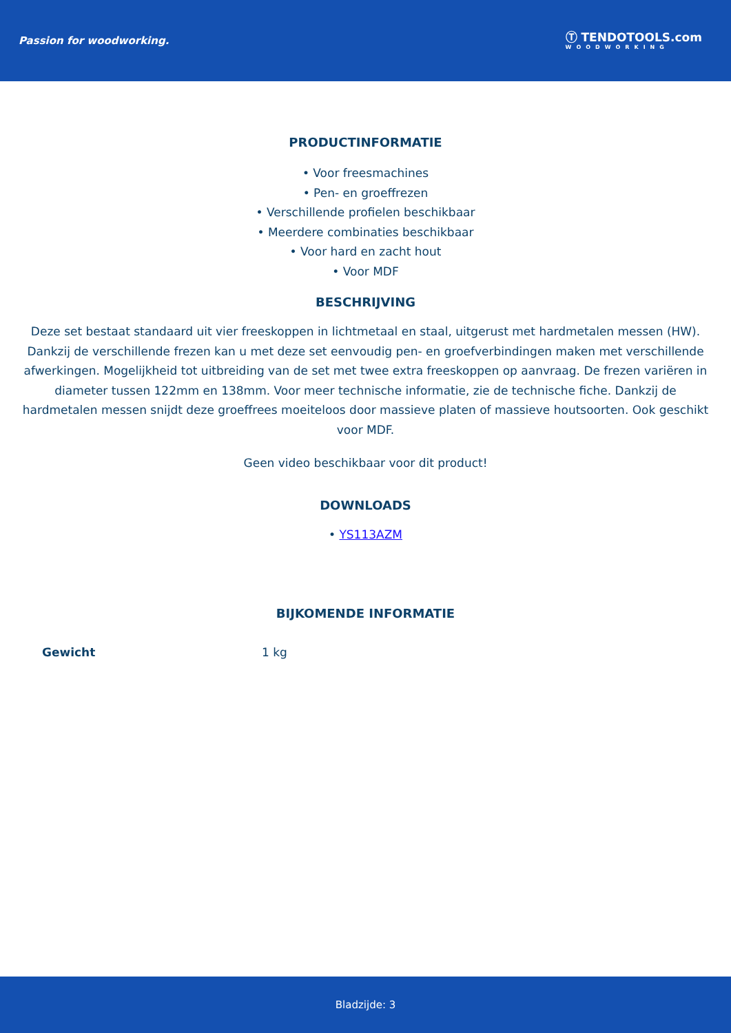Passion for woodworking.
Ⓣ TENDOTOOLS.com
WOODWORKING
PRODUCTINFORMATIE
• Voor freesmachines
• Pen- en groeffrezen
• Verschillende profielen beschikbaar
• Meerdere combinaties beschikbaar
• Voor hard en zacht hout
• Voor MDF
BESCHRIJVING
Deze set bestaat standaard uit vier freeskoppen in lichtmetaal en staal, uitgerust met hardmetalen messen (HW). Dankzij de verschillende frezen kan u met deze set eenvoudig pen- en groefverbindingen maken met verschillende afwerkingen. Mogelijkheid tot uitbreiding van de set met twee extra freeskoppen op aanvraag. De frezen variëren in diameter tussen 122mm en 138mm. Voor meer technische informatie, zie de technische fiche. Dankzij de hardmetalen messen snijdt deze groeffrees moeiteloos door massieve platen of massieve houtsoorten. Ook geschikt voor MDF.
Geen video beschikbaar voor dit product!
DOWNLOADS
• YS113AZM
BIJKOMENDE INFORMATIE
| Gewicht | 1 kg |
Bladzijde: 3